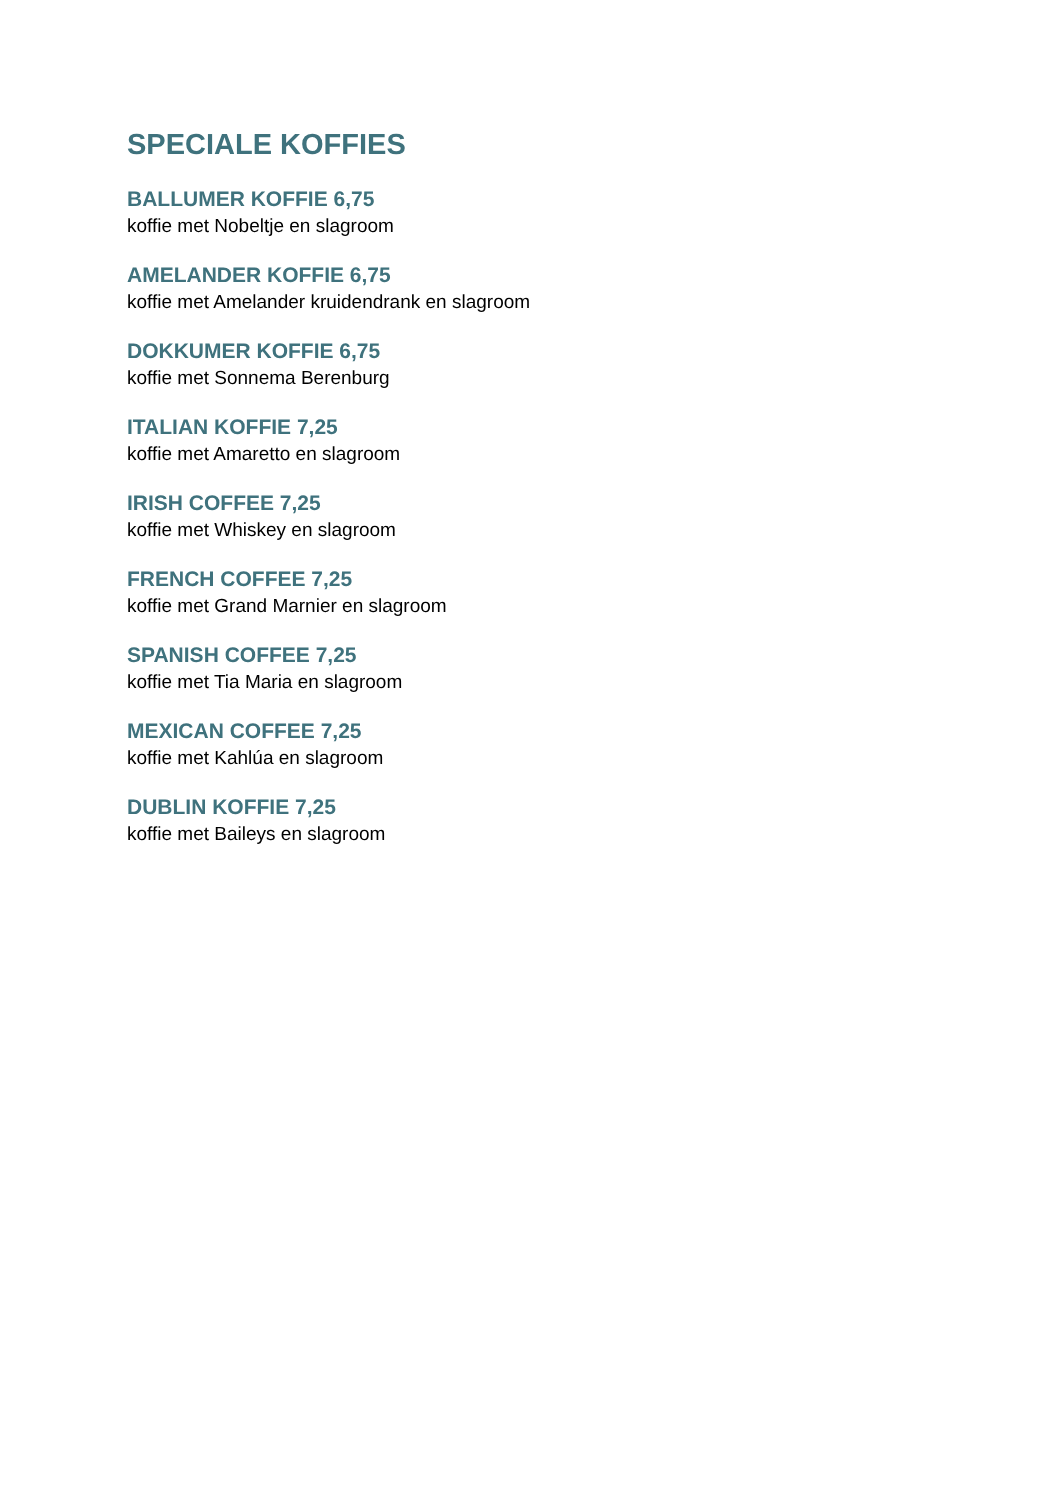SPECIALE KOFFIES
BALLUMER KOFFIE 6,75
koffie met Nobeltje en slagroom
AMELANDER KOFFIE 6,75
koffie met Amelander kruidendrank en slagroom
DOKKUMER KOFFIE 6,75
koffie met Sonnema Berenburg
ITALIAN KOFFIE 7,25
koffie met Amaretto en slagroom
IRISH COFFEE 7,25
koffie met Whiskey en slagroom
FRENCH COFFEE 7,25
koffie met Grand Marnier en slagroom
SPANISH COFFEE 7,25
koffie met Tia Maria en slagroom
MEXICAN COFFEE 7,25
koffie met Kahlúa en slagroom
DUBLIN KOFFIE 7,25
koffie met Baileys en slagroom